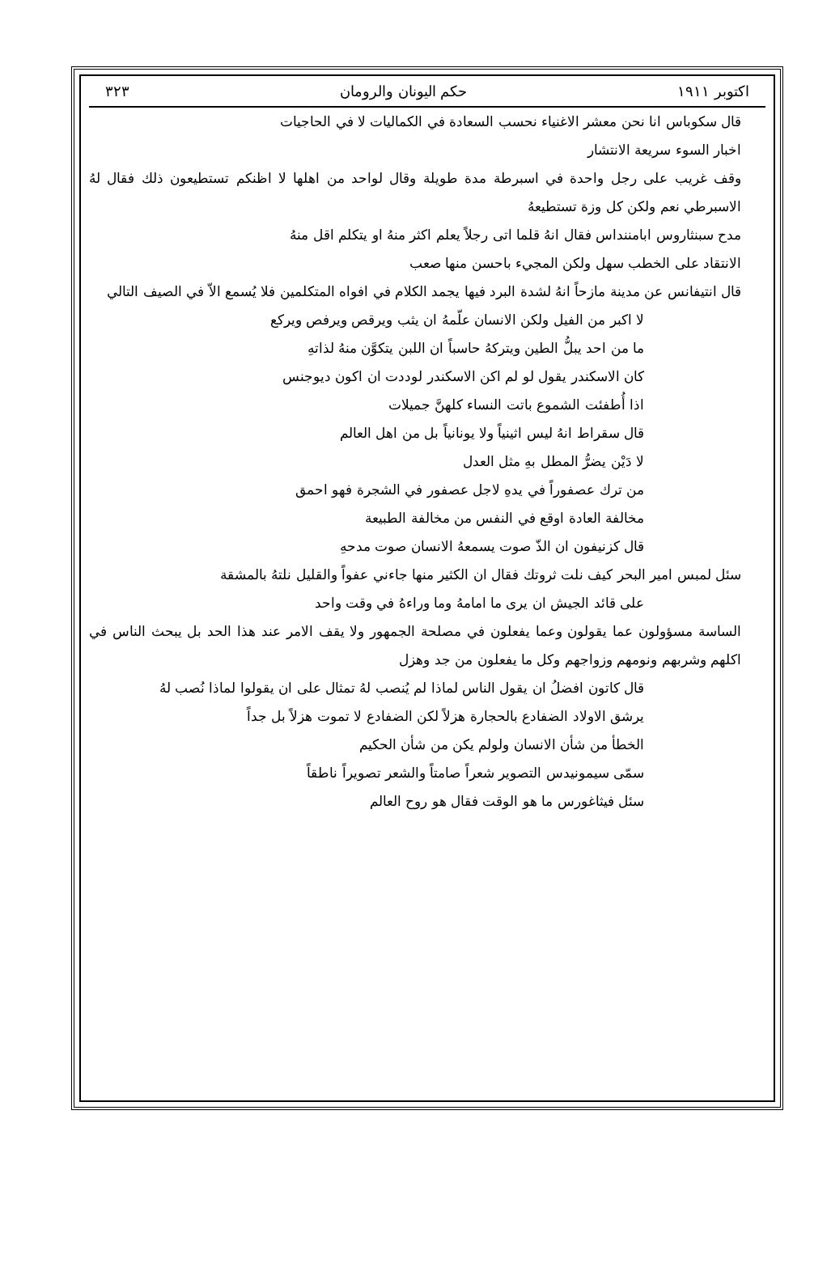اكتوبر ١٩١١ حكم اليونان والرومان ٣٢٣
قال سكوباس انا نحن معشر الاغنياء نحسب السعادة في الكماليات لا في الحاجيات
اخبار السوء سريعة الانتشار
وقف غريب على رجل واحدة في اسبرطة مدة طويلة وقال لواحد من اهلها لا اظنكم تستطيعون ذلك فقال لهُ الاسبرطي نعم ولكن كل وزة تستطيعهُ
مدح سبنثاروس ابامننداس فقال انهُ قلما اتى رجلاً يعلم اكثر منهُ او يتكلم اقل منهُ
الانتقاد على الخطب سهل ولكن المجيء باحسن منها صعب
قال انتيفانس عن مدينة مازحاً انهُ لشدة البرد فيها يجمد الكلام في افواه المتكلمين فلا يُسمع الاّ في الصيف التالي
لا اكبر من الفيل ولكن الانسان علّمهُ ان يثب ويرقص ويرفص ويركع
ما من احد يبلُّ الطين ويتركهُ حاسباً ان اللبن يتكوَّن منهُ لذاتهِ
كان الاسكندر يقول لو لم اكن الاسكندر لوددت ان اكون ديوجنس
اذا أُطفئت الشموع باتت النساء كلهنَّ جميلات
قال سقراط انهُ ليس اثينياً ولا يونانياً بل من اهل العالم
لا دَيْن يضرُّ المطل بهِ مثل العدل
من ترك عصفوراً في يدهِ لاجل عصفور في الشجرة فهو احمق
مخالفة العادة اوقع في النفس من مخالفة الطبيعة
قال كزنيفون ان الذّ صوت يسمعهُ الانسان صوت مدحهِ
سئل لمبس امير البحر كيف نلت ثروتك فقال ان الكثير منها جاءني عفواً والقليل نلتهُ بالمشقة
على قائد الجيش ان يرى ما امامهُ وما وراءهُ في وقت واحد
الساسة مسؤولون عما يقولون وعما يفعلون في مصلحة الجمهور ولا يقف الامر عند هذا الحد بل يبحث الناس في اكلهم وشربهم ونومهم وزواجهم وكل ما يفعلون من جد وهزل
قال كاتون افضلُ ان يقول الناس لماذا لم يُنصب لهُ تمثال على ان يقولوا لماذا نُصب لهُ
يرشق الاولاد الضفادع بالحجارة هزلاً لكن الضفادع لا تموت هزلاً بل جداً
الخطأ من شأن الانسان ولولم يكن من شأن الحكيم
سمّى سيمونيدس التصوير شعراً صامتاً والشعر تصويراً ناطقاً
سئل فيثاغورس ما هو الوقت فقال هو روح العالم